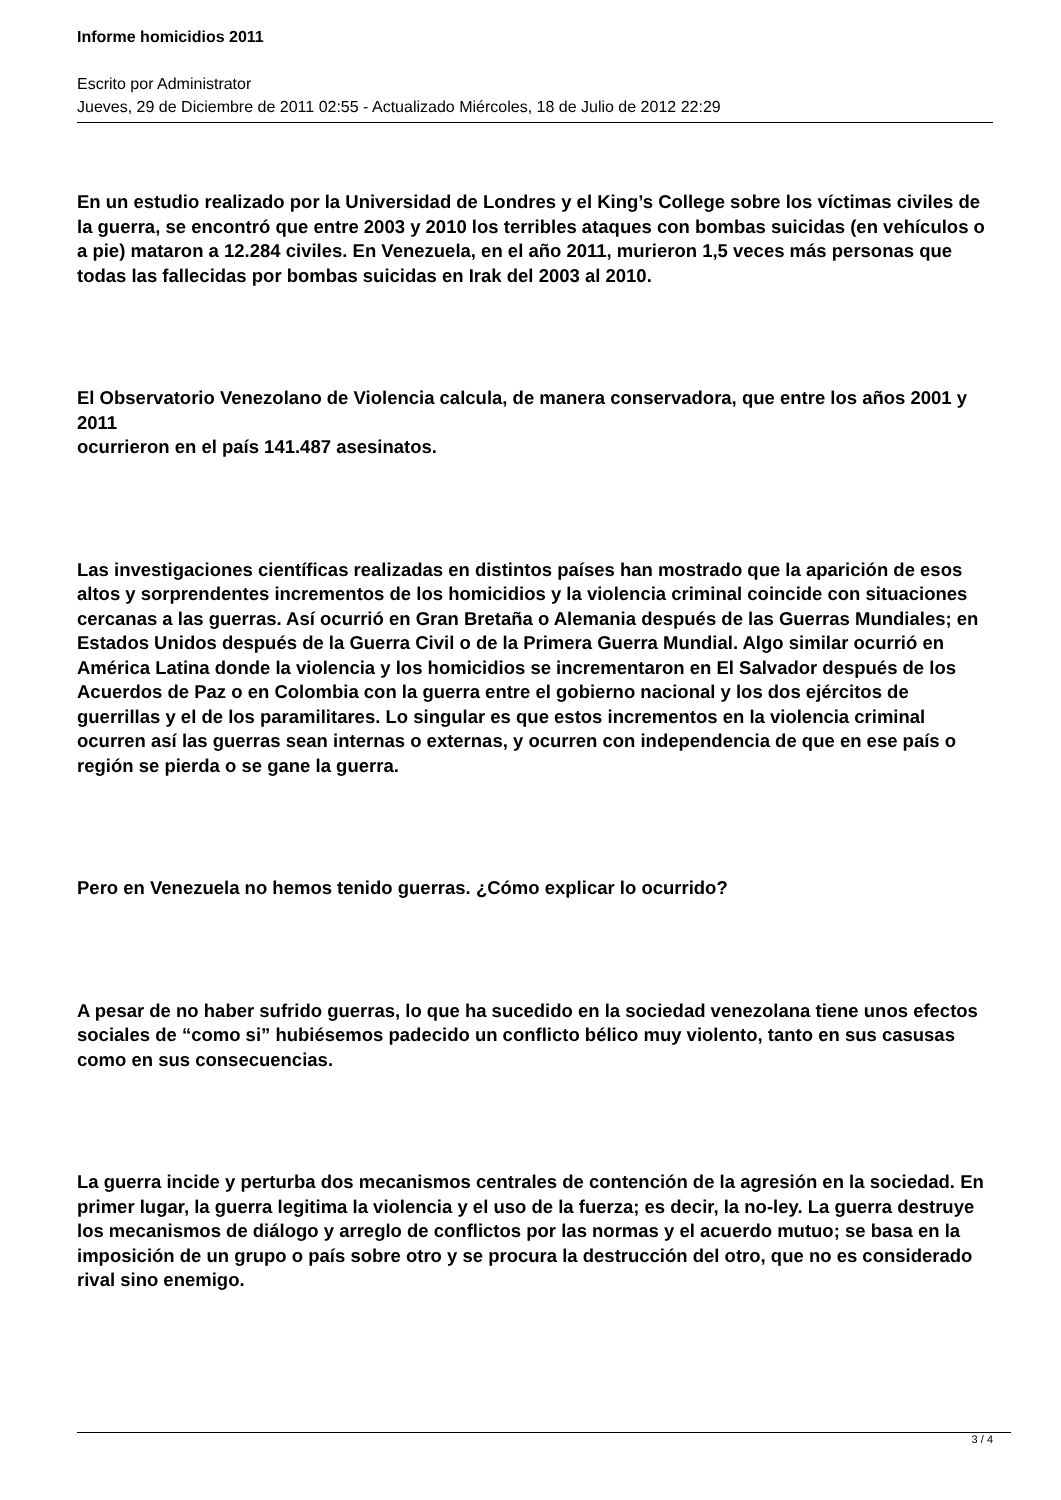Informe homicidios 2011
Escrito por Administrator
Jueves, 29 de Diciembre de 2011 02:55 - Actualizado Miércoles, 18 de Julio de 2012 22:29
En un estudio realizado por la Universidad de Londres y el King’s College sobre los víctimas civiles de la guerra, se encontró que entre 2003 y 2010 los terribles ataques con bombas suicidas (en vehículos o a pie) mataron a 12.284 civiles. En Venezuela, en el año 2011, murieron 1,5 veces más personas que todas las fallecidas por bombas suicidas en Irak del 2003 al 2010.
El Observatorio Venezolano de Violencia calcula, de manera conservadora, que entre los años 2001 y 2011
ocurrieron en el país 141.487 asesinatos.
Las investigaciones científicas realizadas en distintos países han mostrado que la aparición de esos altos y sorprendentes incrementos de los homicidios y la violencia criminal coincide con situaciones cercanas a las guerras. Así ocurrió en Gran Bretaña o Alemania después de las Guerras Mundiales; en Estados Unidos después de la Guerra Civil o de la Primera Guerra Mundial. Algo similar ocurrió en América Latina donde la violencia y los homicidios se incrementaron en El Salvador después de los Acuerdos de Paz o en Colombia con la guerra entre el gobierno nacional y los dos ejércitos de guerrillas y el de los paramilitares. Lo singular es que estos incrementos en la violencia criminal ocurren así las guerras sean internas o externas, y ocurren con independencia de que en ese país o región se pierda o se gane la guerra.
Pero en Venezuela no hemos tenido guerras. ¿Cómo explicar lo ocurrido?
A pesar de no haber sufrido guerras, lo que ha sucedido en la sociedad venezolana tiene unos efectos sociales de “como si” hubiésemos padecido un conflicto bélico muy violento, tanto en sus casusas como en sus consecuencias.
La guerra incide y perturba dos mecanismos centrales de contención de la agresión en la sociedad. En primer lugar, la guerra legitima la violencia y el uso de la fuerza; es decir, la no-ley. La guerra destruye los mecanismos de diálogo y arreglo de conflictos por las normas y el acuerdo mutuo; se basa en la imposición de un grupo o país sobre otro y se procura la destrucción del otro, que no es considerado rival sino enemigo.
3 / 4